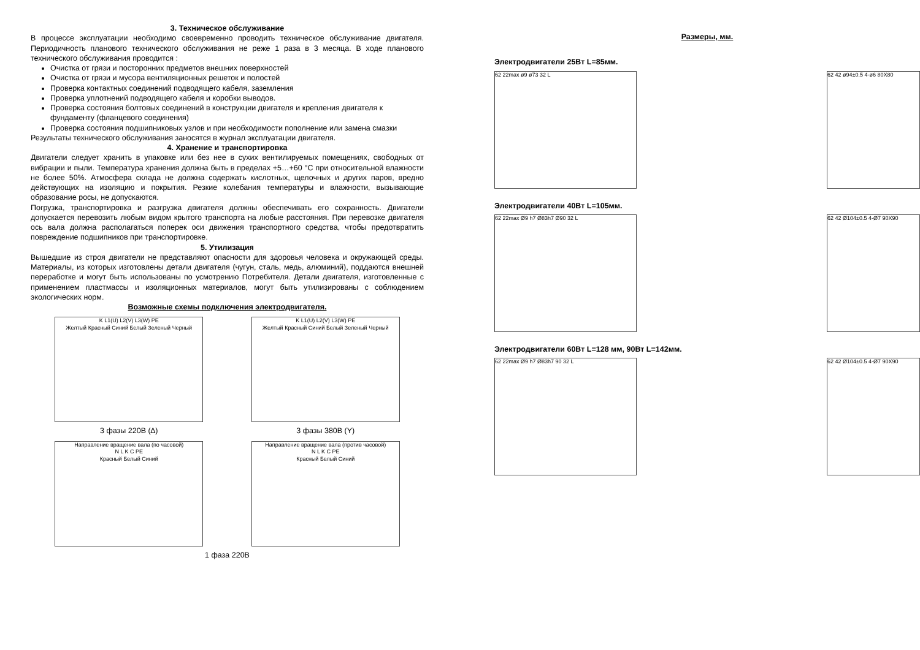3. Техническое обслуживание
В процессе эксплуатации необходимо своевременно проводить техническое обслуживание двигателя. Периодичность планового технического обслуживания не реже 1 раза в 3 месяца. В ходе планового технического обслуживания проводится :
Очистка от грязи и посторонних предметов внешних поверхностей
Очистка от грязи и мусора вентиляционных решеток и полостей
Проверка контактных соединений подводящего кабеля, заземления
Проверка уплотнений подводящего кабеля и коробки выводов.
Проверка состояния болтовых соединений в конструкции двигателя и крепления двигателя к фундаменту (фланцевого соединения)
Проверка состояния подшипниковых узлов и при необходимости пополнение или замена смазки
Результаты технического обслуживания заносятся в журнал эксплуатации двигателя.
4. Хранение и транспортировка
Двигатели следует хранить в упаковке или без нее в сухих вентилируемых помещениях, свободных от вибрации и пыли. Температура хранения должна быть в пределах +5…+60 °С при относительной влажности не более 50%. Атмосфера склада не должна содержать кислотных, щелочных и других паров, вредно действующих на изоляцию и покрытия. Резкие колебания температуры и влажности, вызывающие образование росы, не допускаются.
Погрузка, транспортировка и разгрузка двигателя должны обеспечивать его сохранность. Двигатели допускается перевозить любым видом крытого транспорта на любые расстояния. При перевозке двигателя ось вала должна располагаться поперек оси движения транспортного средства, чтобы предотвратить повреждение подшипников при транспортировке.
5. Утилизация
Вышедшие из строя двигатели не представляют опасности для здоровья человека и окружающей среды. Материалы, из которых изготовлены детали двигателя (чугун, сталь, медь, алюминий), поддаются внешней переработке и могут быть использованы по усмотрению Потребителя. Детали двигателя, изготовленные с применением пластмассы и изоляционных материалов, могут быть утилизированы с соблюдением экологических норм.
Возможные схемы подключения электродвигателя.
K L1(U) L2(V) L3(W) PE
Желтый Красный Синий Белый Зеленый Черный
3 фазы 220В (∆)
K L1(U) L2(V) L3(W) PE
Желтый Красный Синий Белый Зеленый Черный
3 фазы 380В (Y)
Направление вращение вала (по часовой)
N L K C PE
Красный Белый Синий
Направление вращение вала (против часовой)
N L K C PE
Красный Белый Синий
1 фаза 220В
Размеры, мм.
Электродвигатели 25Вт L=85мм.
62 22max ø9 ø73 32 L 62 42 ø94±0.5 4-ø6 80X80
Электродвигатели 40Вт L=105мм.
62 22max Ø9 h7 Ø83h7 Ø90 32 L 62 42 Ø104±0.5 4-Ø7 90X90
Электродвигатели 60Вт L=128 мм, 90Вт L=142мм.
62 22max Ø9 h7 Ø83h7 90 32 L 62 42 Ø104±0.5 4-Ø7 90X90